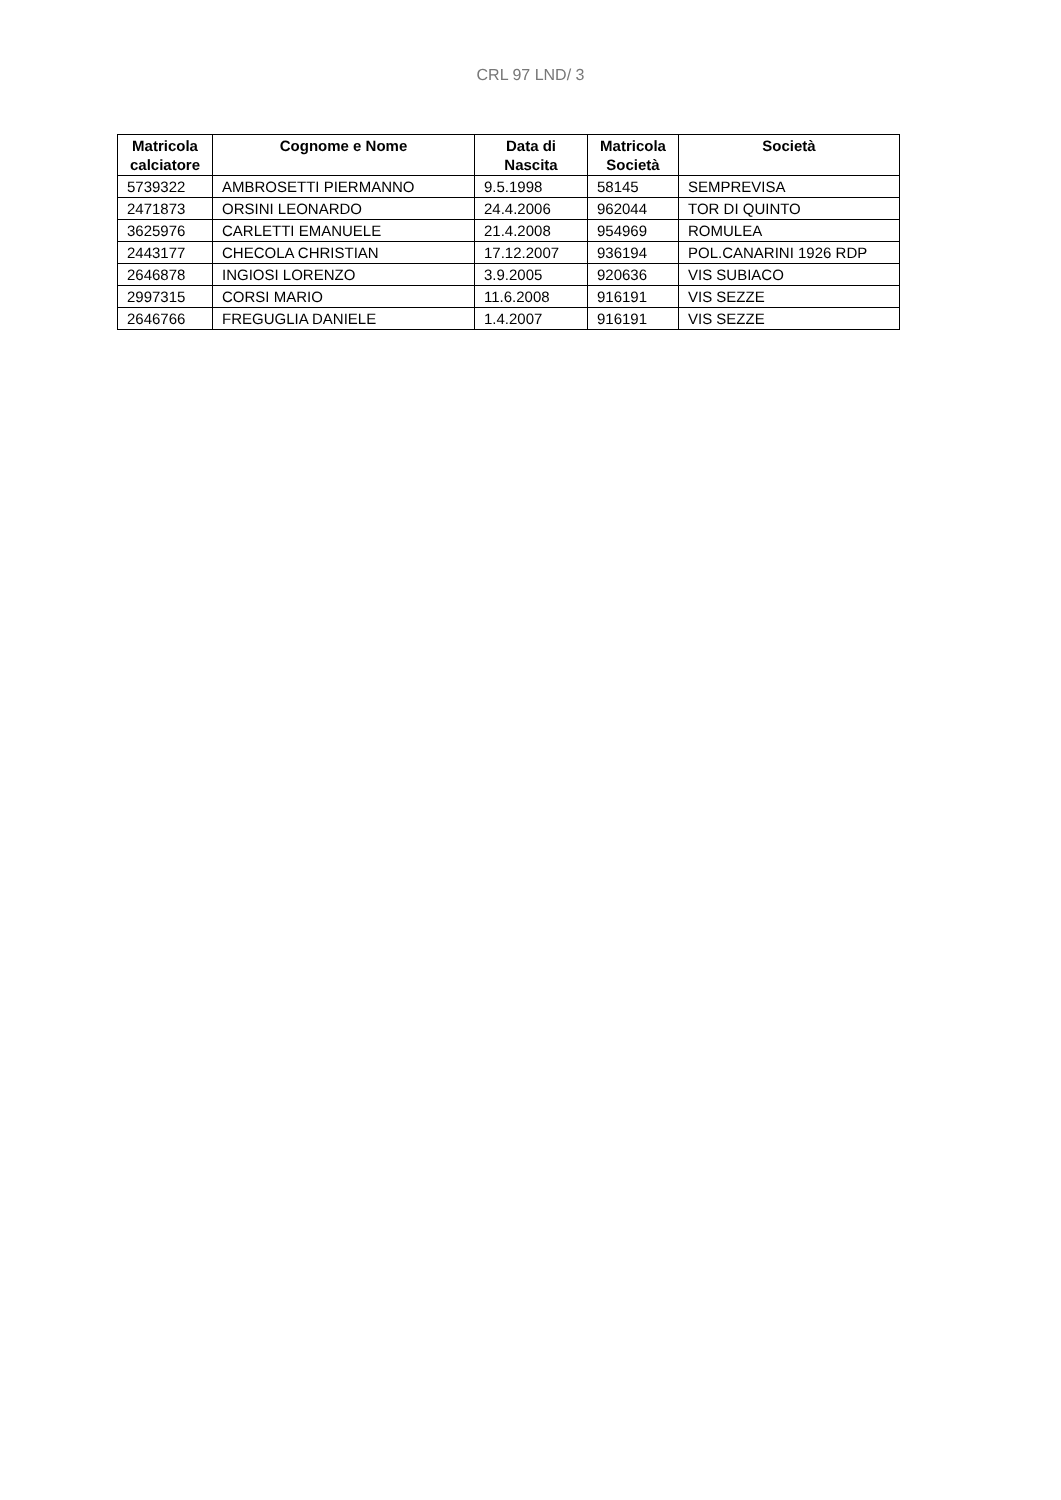CRL 97 LND/ 3
| Matricola calciatore | Cognome e Nome | Data di Nascita | Matricola Società | Società |
| --- | --- | --- | --- | --- |
| 5739322 | AMBROSETTI PIERMANNO | 9.5.1998 | 58145 | SEMPREVISA |
| 2471873 | ORSINI LEONARDO | 24.4.2006 | 962044 | TOR DI QUINTO |
| 3625976 | CARLETTI EMANUELE | 21.4.2008 | 954969 | ROMULEA |
| 2443177 | CHECOLA CHRISTIAN | 17.12.2007 | 936194 | POL.CANARINI 1926 RDP |
| 2646878 | INGIOSI LORENZO | 3.9.2005 | 920636 | VIS SUBIACO |
| 2997315 | CORSI MARIO | 11.6.2008 | 916191 | VIS SEZZE |
| 2646766 | FREGUGLIA DANIELE | 1.4.2007 | 916191 | VIS SEZZE |